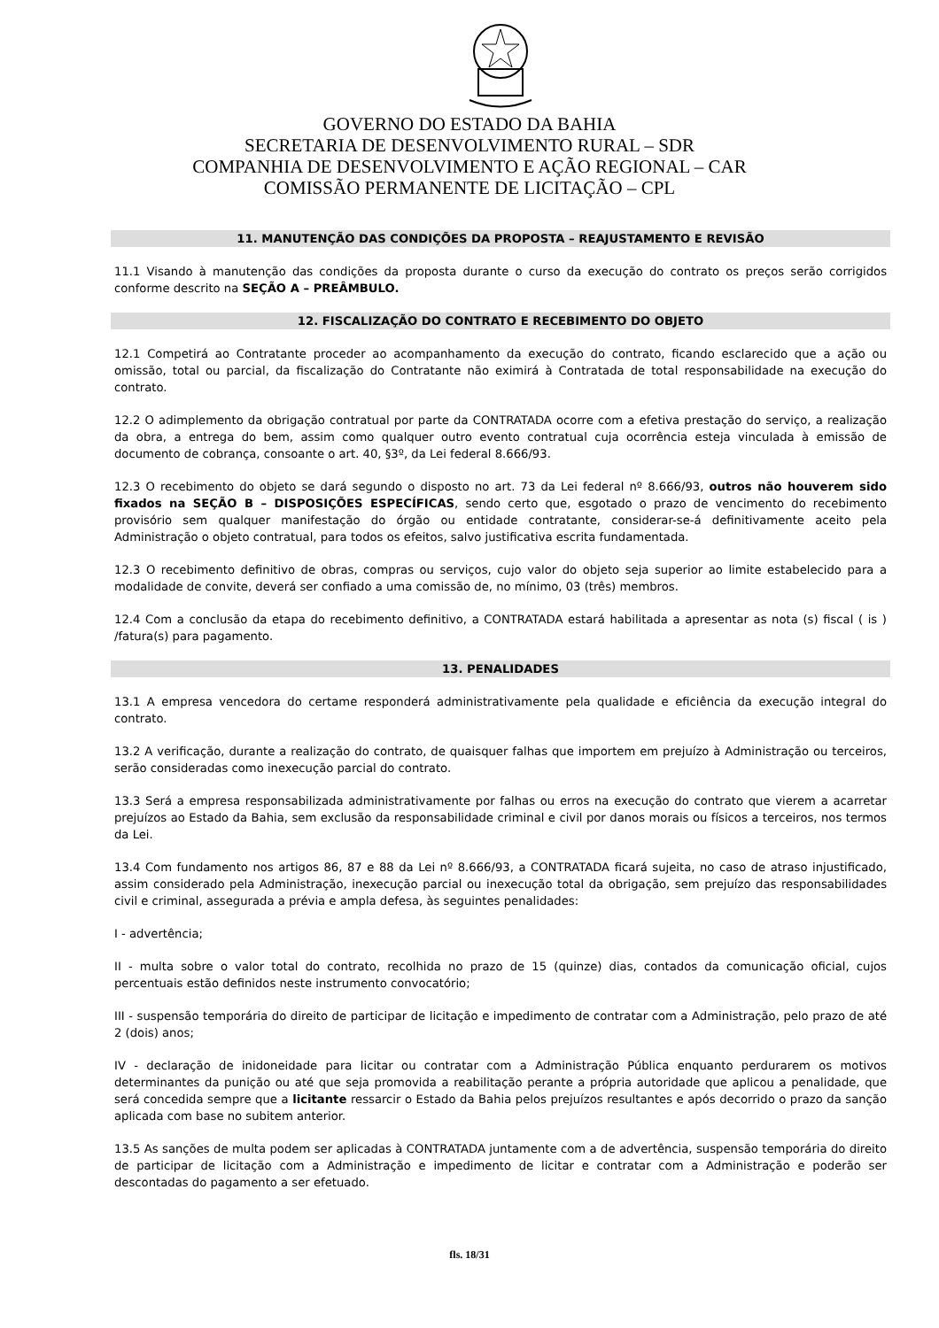GOVERNO DO ESTADO DA BAHIA
SECRETARIA DE DESENVOLVIMENTO RURAL – SDR
COMPANHIA DE DESENVOLVIMENTO E AÇÃO REGIONAL – CAR
COMISSÃO PERMANENTE DE LICITAÇÃO – CPL
11. MANUTENÇÃO DAS CONDIÇÕES DA PROPOSTA – REAJUSTAMENTO E REVISÃO
11.1 Visando à manutenção das condições da proposta durante o curso da execução do contrato os preços serão corrigidos conforme descrito na SEÇÃO A – PREÂMBULO.
12. FISCALIZAÇÃO DO CONTRATO E RECEBIMENTO DO OBJETO
12.1 Competirá ao Contratante proceder ao acompanhamento da execução do contrato, ficando esclarecido que a ação ou omissão, total ou parcial, da fiscalização do Contratante não eximirá à Contratada de total responsabilidade na execução do contrato.
12.2 O adimplemento da obrigação contratual por parte da CONTRATADA ocorre com a efetiva prestação do serviço, a realização da obra, a entrega do bem, assim como qualquer outro evento contratual cuja ocorrência esteja vinculada à emissão de documento de cobrança, consoante o art. 40, §3º, da Lei federal 8.666/93.
12.3 O recebimento do objeto se dará segundo o disposto no art. 73 da Lei federal nº 8.666/93, outros não houverem sido fixados na SEÇÃO B – DISPOSIÇÕES ESPECÍFICAS, sendo certo que, esgotado o prazo de vencimento do recebimento provisório sem qualquer manifestação do órgão ou entidade contratante, considerar-se-á definitivamente aceito pela Administração o objeto contratual, para todos os efeitos, salvo justificativa escrita fundamentada.
12.3 O recebimento definitivo de obras, compras ou serviços, cujo valor do objeto seja superior ao limite estabelecido para a modalidade de convite, deverá ser confiado a uma comissão de, no mínimo, 03 (três) membros.
12.4 Com a conclusão da etapa do recebimento definitivo, a CONTRATADA estará habilitada a apresentar as nota (s) fiscal ( is ) /fatura(s) para pagamento.
13. PENALIDADES
13.1 A empresa vencedora do certame responderá administrativamente pela qualidade e eficiência da execução integral do contrato.
13.2 A verificação, durante a realização do contrato, de quaisquer falhas que importem em prejuízo à Administração ou terceiros, serão consideradas como inexecução parcial do contrato.
13.3 Será a empresa responsabilizada administrativamente por falhas ou erros na execução do contrato que vierem a acarretar prejuízos ao Estado da Bahia, sem exclusão da responsabilidade criminal e civil por danos morais ou físicos a terceiros, nos termos da Lei.
13.4 Com fundamento nos artigos 86, 87 e 88 da Lei nº 8.666/93, a CONTRATADA ficará sujeita, no caso de atraso injustificado, assim considerado pela Administração, inexecução parcial ou inexecução total da obrigação, sem prejuízo das responsabilidades civil e criminal, assegurada a prévia e ampla defesa, às seguintes penalidades:
I - advertência;
II - multa sobre o valor total do contrato, recolhida no prazo de 15 (quinze) dias, contados da comunicação oficial, cujos percentuais estão definidos neste instrumento convocatório;
III - suspensão temporária do direito de participar de licitação e impedimento de contratar com a Administração, pelo prazo de até 2 (dois) anos;
IV - declaração de inidoneidade para licitar ou contratar com a Administração Pública enquanto perdurarem os motivos determinantes da punição ou até que seja promovida a reabilitação perante a própria autoridade que aplicou a penalidade, que será concedida sempre que a licitante ressarcir o Estado da Bahia pelos prejuízos resultantes e após decorrido o prazo da sanção aplicada com base no subitem anterior.
13.5 As sanções de multa podem ser aplicadas à CONTRATADA juntamente com a de advertência, suspensão temporária do direito de participar de licitação com a Administração e impedimento de licitar e contratar com a Administração e poderão ser descontadas do pagamento a ser efetuado.
fls. 18/31